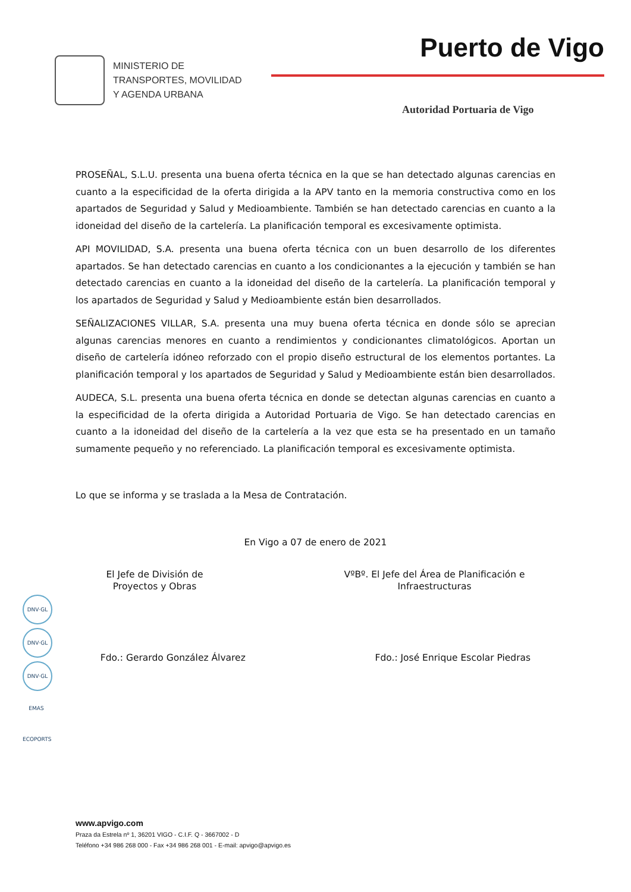MINISTERIO DE
TRANSPORTES, MOVILIDAD
Y AGENDA URBANA
Puerto de Vigo
Autoridad Portuaria de Vigo
PROSEÑAL, S.L.U. presenta una buena oferta técnica en la que se han detectado algunas carencias en cuanto a la especificidad de la oferta dirigida a la APV tanto en la memoria constructiva como en los apartados de Seguridad y Salud y Medioambiente. También se han detectado carencias en cuanto a la idoneidad del diseño de la cartelería. La planificación temporal es excesivamente optimista.
API MOVILIDAD, S.A. presenta una buena oferta técnica con un buen desarrollo de los diferentes apartados. Se han detectado carencias en cuanto a los condicionantes a la ejecución y también se han detectado carencias en cuanto a la idoneidad del diseño de la cartelería. La planificación temporal y los apartados de Seguridad y Salud y Medioambiente están bien desarrollados.
SEÑALIZACIONES VILLAR, S.A. presenta una muy buena oferta técnica en donde sólo se aprecian algunas carencias menores en cuanto a rendimientos y condicionantes climatológicos. Aportan un diseño de cartelería idóneo reforzado con el propio diseño estructural de los elementos portantes. La planificación temporal y los apartados de Seguridad y Salud y Medioambiente están bien desarrollados.
AUDECA, S.L. presenta una buena oferta técnica en donde se detectan algunas carencias en cuanto a la especificidad de la oferta dirigida a Autoridad Portuaria de Vigo. Se han detectado carencias en cuanto a la idoneidad del diseño de la cartelería a la vez que esta se ha presentado en un tamaño sumamente pequeño y no referenciado. La planificación temporal es excesivamente optimista.
Lo que se informa y se traslada a la Mesa de Contratación.
En Vigo a 07 de enero de 2021
El Jefe de División de
Proyectos y Obras
VºBº. El Jefe del Área de Planificación e
Infraestructuras
Fdo.: Gerardo González Álvarez Fdo.: José Enrique Escolar Piedras
DNV·GL
DNV·GL
DNV·GL
EMAS
ECOPORTS
www.apvigo.com
Praza da Estrela nº 1, 36201 VIGO - C.I.F. Q - 3667002 - D
Teléfono +34 986 268 000 - Fax +34 986 268 001 - E-mail: apvigo@apvigo.es